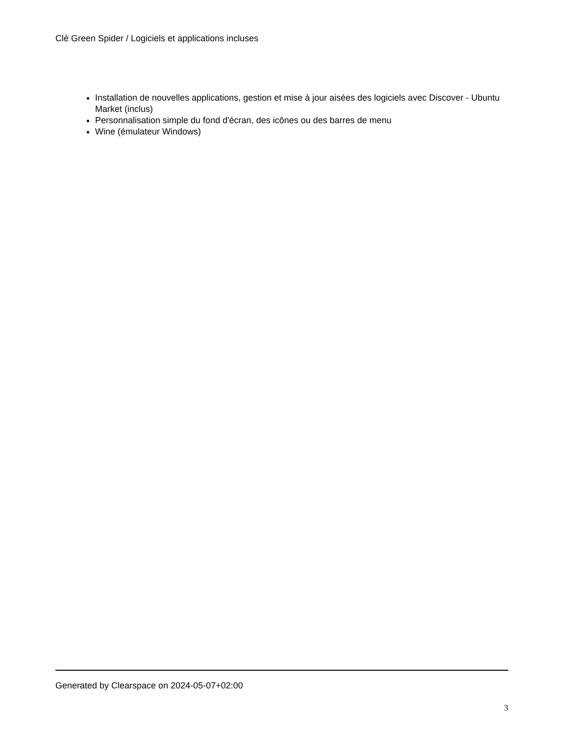Clé Green Spider / Logiciels et applications incluses
Installation de nouvelles applications, gestion et mise à jour aisées des logiciels avec Discover - Ubuntu Market (inclus)
Personnalisation simple du fond d'écran, des icônes ou des barres de menu
Wine (émulateur Windows)
Generated by Clearspace on 2024-05-07+02:00
3